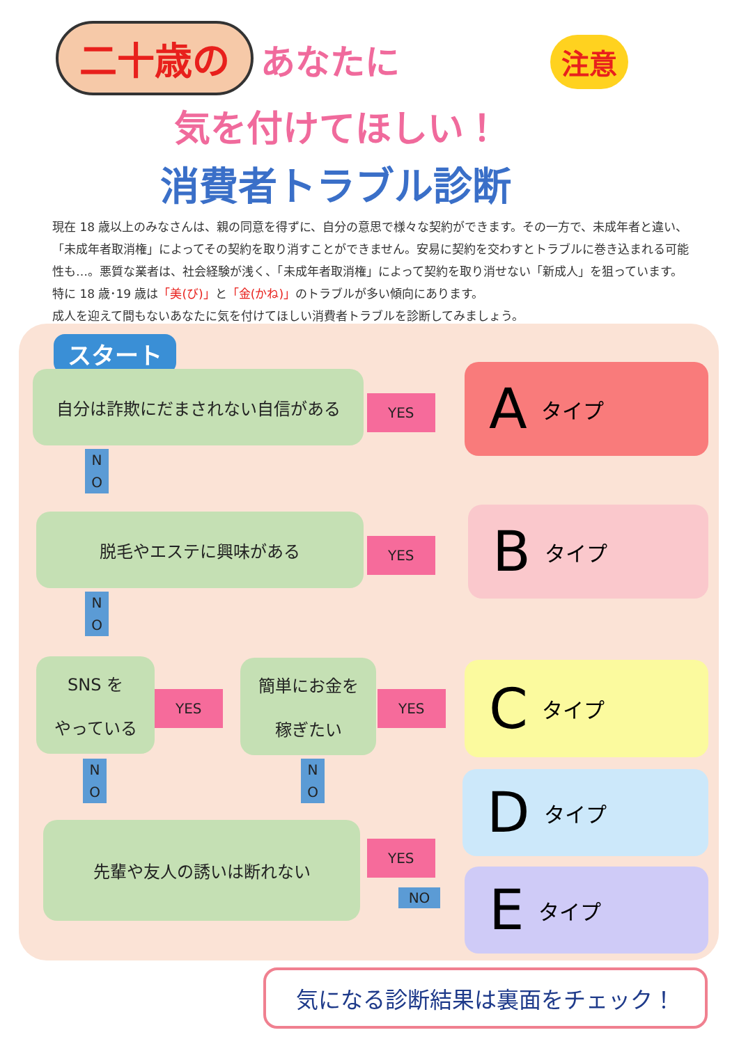注意
二十歳の あなたに
気を付けてほしい！
消費者トラブル診断
現在 18 歳以上のみなさんは、親の同意を得ずに、自分の意思で様々な契約ができます。その一方で、未成年者と違い、「未成年者取消権」によってその契約を取り消すことができません。安易に契約を交わすとトラブルに巻き込まれる可能性も…。悪質な業者は、社会経験が浅く、「未成年者取消権」によって契約を取り消せない「新成人」を狙っています。特に 18 歳･19 歳は「美(び)」と「金(かね)」のトラブルが多い傾向にあります。
成人を迎えて間もないあなたに気を付けてほしい消費者トラブルを診断してみましょう。
スタート
自分は詐欺にだまされない自信がある
YES A タイプ
N
O
脱毛やエステに興味がある
YES B タイプ
N
O
SNS を
やっている
YES
簡単にお金を
稼ぎたい
YES C タイプ
N
O
N
O
D タイプ
先輩や友人の誘いは断れない
YES
NO E タイプ
気になる診断結果は裏面をチェック！